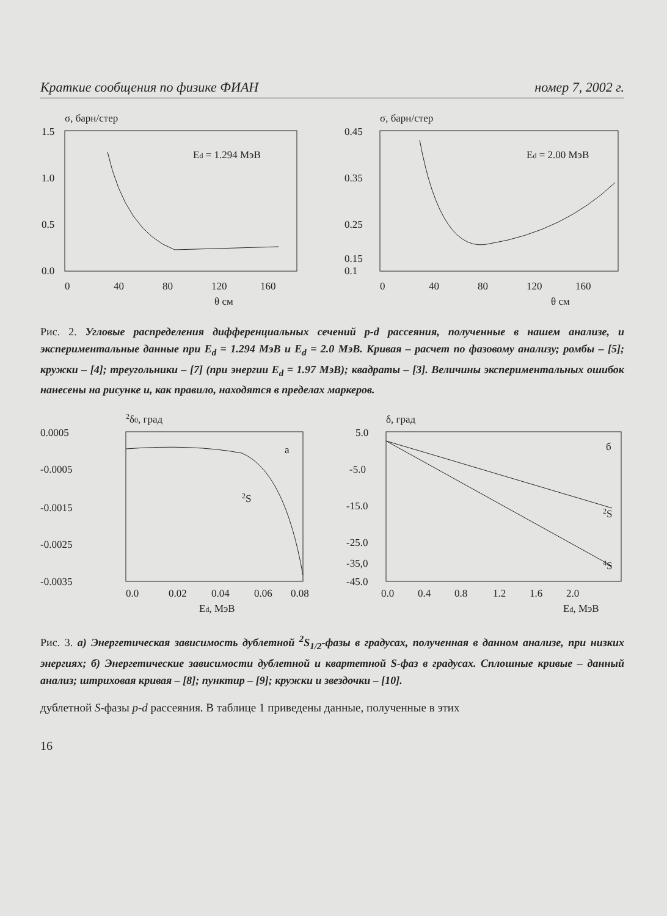Краткие сообщения по физике ФИАН номер 7, 2002 г.
σ, барн/стер
1.5
1.0
0.5
0.0
0
40
80
120
160
θ см
Ed = 1.294 МэВ
σ, барн/стер
0.45
0.35
0.25
0.15
0.1
0
40
80
120
160
θ см
Ed = 2.00 МэВ
Рис. 2. Угловые распределения дифференциальных сечений p-d рассеяния, полученные в нашем анализе, и экспериментальные данные при E<sub>d</sub> = 1.294 МэВ и E<sub>d</sub> = 2.0 МэВ. Кривая – расчет по фазовому анализу; ромбы – [5]; кружки – [4]; треугольники – [7] (при энергии E<sub>d</sub> = 1.97 МэВ); квадраты – [3]. Величины экспериментальных ошибок нанесены на рисунке и, как правило, находятся в пределах маркеров.
2δ0, град
0.0005
-0.0005
-0.0015
-0.0025
-0.0035
0.0
0.02
0.04
0.06
0.08
Ed, МэВ
а
2S
δ, град
5.0
-5.0
-15.0
-25.0
-35,0
-45.0
0.0
0.4
0.8
1.2
1.6
2.0
Ed, МэВ
б
2S
4S
Рис. 3. а) Энергетическая зависимость дублетной <sup>2</sup>S<sub>1/2</sub>-фазы в градусах, полученная в данном анализе, при низких энергиях; б) Энергетические зависимости дублетной и квартетной S-фаз в градусах. Сплошные кривые – данный анализ; штриховая кривая – [8]; пунктир – [9]; кружки и звездочки – [10].
дублетной S-фазы p-d рассеяния. В таблице 1 приведены данные, полученные в этих
16